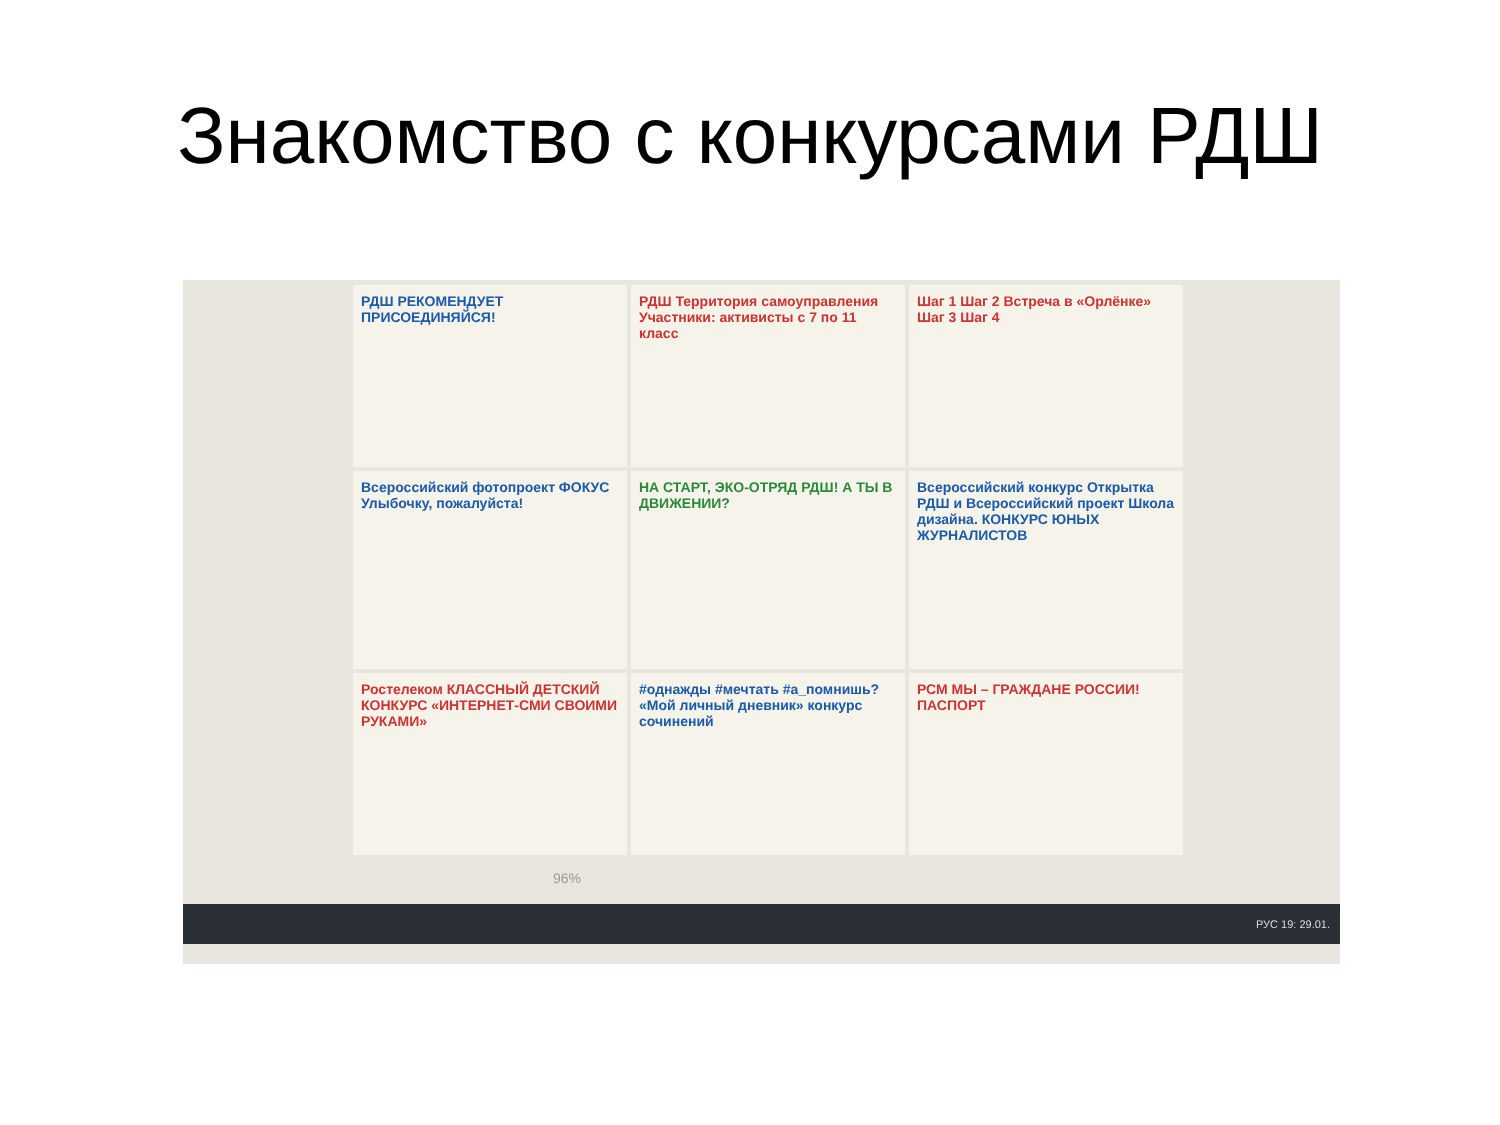Знакомство с конкурсами РДШ
РДШ РЕКОМЕНДУЕТ ПРИСОЕДИНЯЙСЯ!
РДШ Территория самоуправления Участники: активисты с 7 по 11 класс
Шаг 1 Шаг 2 Встреча в «Орлёнке» Шаг 3 Шаг 4
Всероссийский фотопроект ФОКУС Улыбочку, пожалуйста!
НА СТАРТ, ЭКО-ОТРЯД РДШ! А ТЫ В ДВИЖЕНИИ?
Всероссийский конкурс Открытка РДШ и Всероссийский проект Школа дизайна. КОНКУРС ЮНЫХ ЖУРНАЛИСТОВ
Ростелеком КЛАССНЫЙ ДЕТСКИЙ КОНКУРС «ИНТЕРНЕТ-СМИ СВОИМИ РУКАМИ»
#однажды #мечтать #а_помнишь? «Мой личный дневник» конкурс сочинений
РСМ МЫ – ГРАЖДАНЕ РОССИИ! ПАСПОРТ
96%
РУС 19: 29.01.